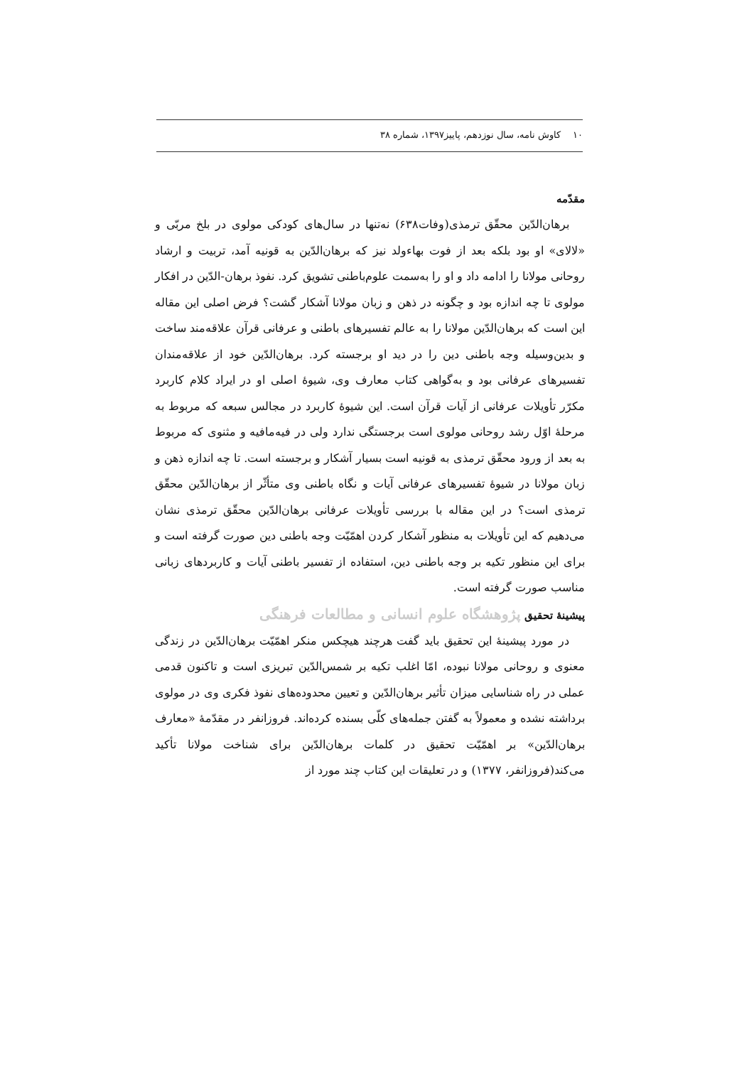۱۰ کاوش نامه، سال نوزدهم، پاییز۱۳۹۷، شماره ۳۸
مقدّمه
برهان‌الدّین محقّق ترمذی(وفات۶۳۸) نه‌تنها در سال‌های کودکی مولوی در بلخ مربّی و «لالای» او بود بلکه بعد از فوت بهاءولد نیز که برهان‌الدّین به قونیه آمد، تربیت و ارشاد روحانی مولانا را ادامه داد و او را به‌سمت علوم‌باطنی تشویق کرد. نفوذ برهان-الدّین در افکار مولوی تا چه اندازه بود و چگونه در ذهن و زبان مولانا آشکار گشت؟ فرض اصلی این مقاله این است که برهان‌الدّین مولانا را به عالم تفسیرهای باطنی و عرفانی قرآن علاقه‌مند ساخت و بدین‌وسیله وجه باطنی دین را در دید او برجسته کرد. برهان‌الدّین خود از علاقه‌مندان تفسیرهای عرفانی بود و به‌گواهی کتاب معارف وی، شیوۀ اصلی او در ایراد کلام کاربرد مکرّر تأویلات عرفانی از آیات قرآن است. این شیوۀ کاربرد در مجالس سبعه که مربوط به مرحلۀ اوّل رشد روحانی مولوی است برجستگی ندارد ولی در فیه‌مافیه و مثنوی که مربوط به بعد از ورود محقّق ترمذی به قونیه است بسیار آشکار و برجسته است. تا چه اندازه ذهن و زبان مولانا در شیوۀ تفسیرهای عرفانی آیات و نگاه باطنی وی متأثّر از برهان‌الدّین محقّق ترمذی است؟ در این مقاله با بررسی تأویلات عرفانی برهان‌الدّین محقّق ترمذی نشان می‌دهیم که این تأویلات به منظور آشکار کردن اهمّیّت وجه باطنی دین صورت گرفته است و برای این منظور تکیه بر وجه باطنی دین، استفاده از تفسیر باطنی آیات و کاربردهای زبانی مناسب صورت گرفته است.
پیشینۀ تحقیق پژوهشگاه علوم انسانی و مطالعات فرهنگی
در مورد پیشینۀ این تحقیق باید گفت هرچند هیچکس منکر اهمّیّت برهان‌الدّین در زندگی معنوی و روحانی مولانا نبوده، امّا اغلب تکیه بر شمس‌الدّین تبریزی است و تاکنون قدمی عملی در راه شناسایی میزان تأثیر برهان‌الدّین و تعیین محدوده‌های نفوذ فکری وی در مولوی برداشته نشده و معمولاً به گفتن جمله‌های کلّی بسنده کرده‌اند. فروزانفر در مقدّمۀ «معارف برهان‌الدّین» بر اهمّیّت تحقیق در کلمات برهان‌الدّین برای شناخت مولانا تأکید می‌کند(فروزانفر، ۱۳۷۷) و در تعلیقات این کتاب چند مورد از